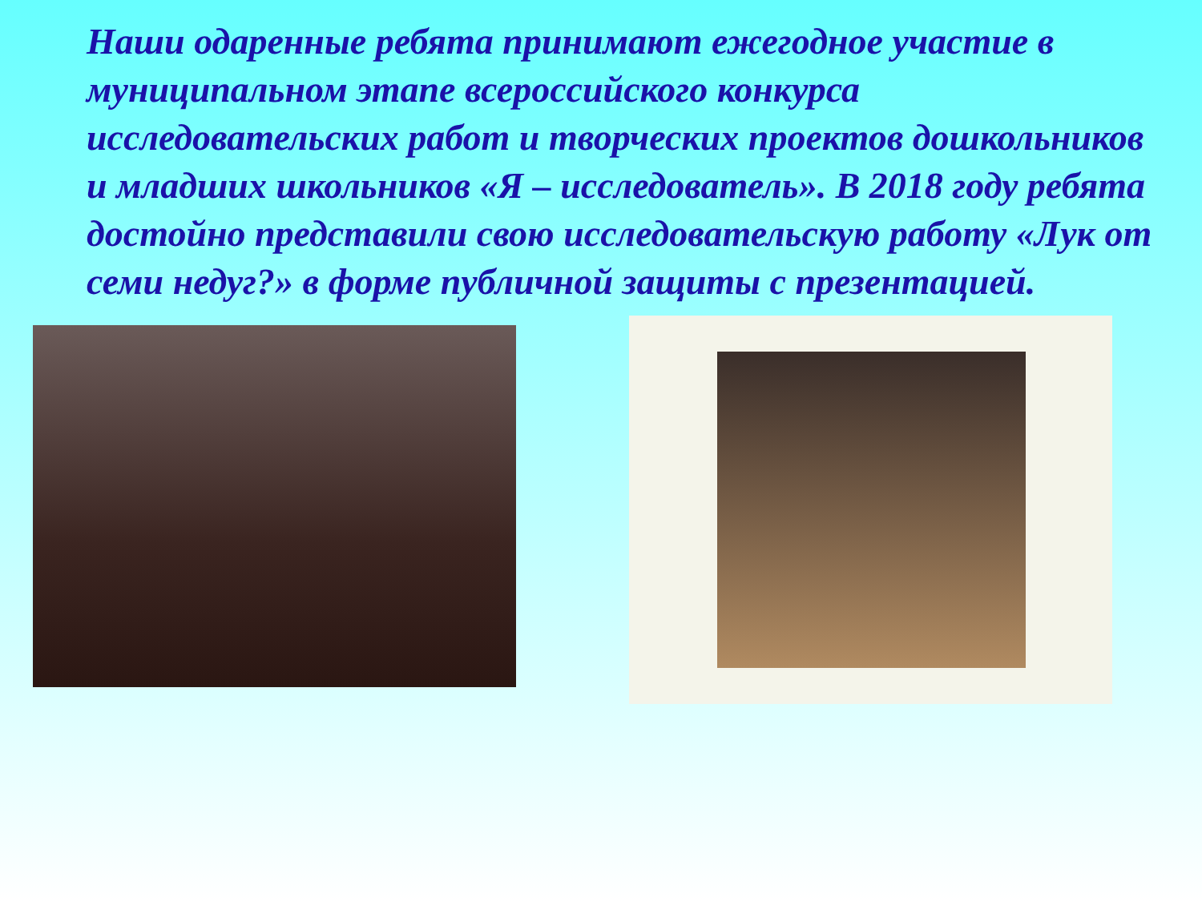Наши одаренные ребята принимают ежегодное участие в муниципальном этапе всероссийского конкурса исследовательских работ и творческих проектов дошкольников и младших школьников «Я – исследователь». В 2018 году ребята достойно представили свою исследовательскую работу «Лук от семи недуг?» в форме публичной защиты с презентацией.